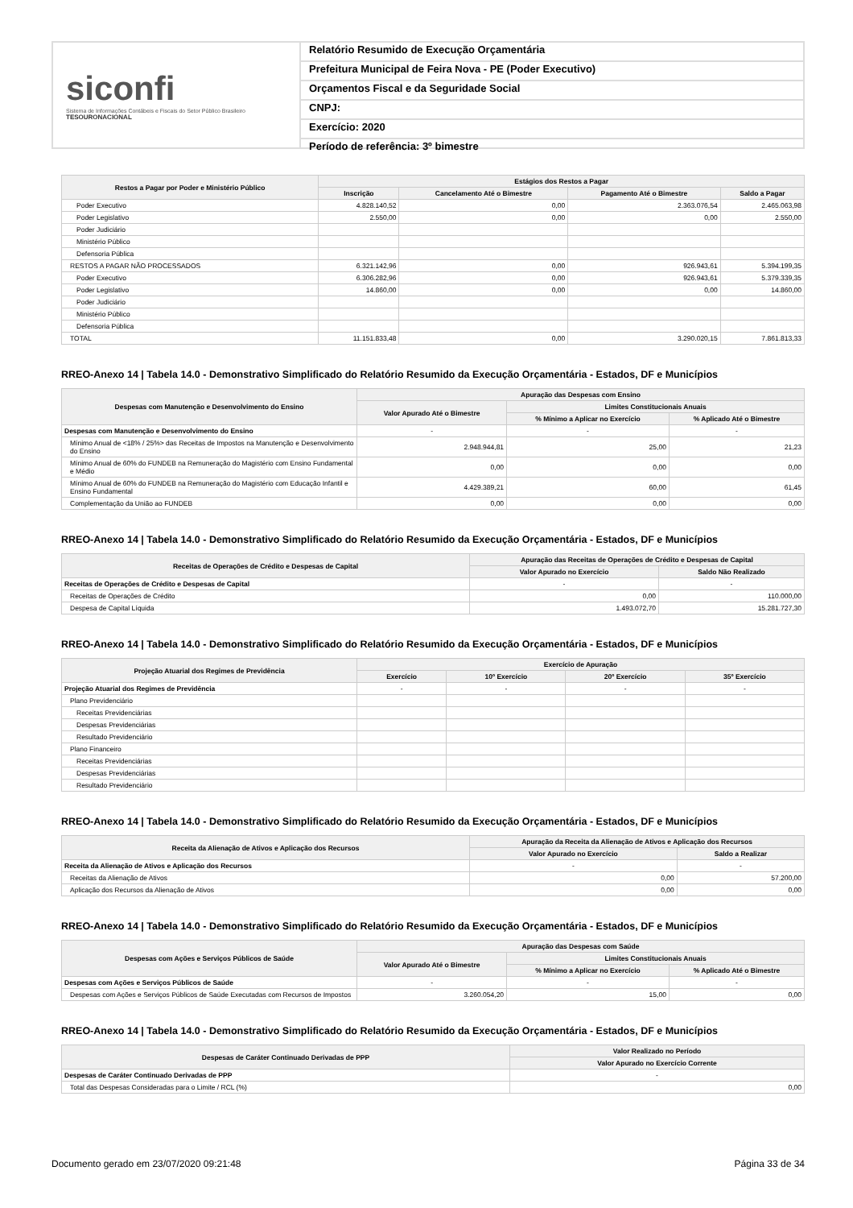siconfi
Sistema de Informações Contábeis e Fiscais do Setor Público Brasileiro
TESOURONACIONAL
Relatório Resumido de Execução Orçamentária
Prefeitura Municipal de Feira Nova - PE (Poder Executivo)
Orçamentos Fiscal e da Seguridade Social
CNPJ:
Exercício: 2020
Período de referência: 3º bimestre
| Restos a Pagar por Poder e Ministério Público | Estágios dos Restos a Pagar | | | |
| --- | --- | --- | --- | --- |
| | Inscrição | Cancelamento Até o Bimestre | Pagamento Até o Bimestre | Saldo a Pagar |
| Poder Executivo | 4.828.140,52 | 0,00 | 2.363.076,54 | 2.465.063,98 |
| Poder Legislativo | 2.550,00 | 0,00 | 0,00 | 2.550,00 |
| Poder Judiciário | | | | |
| Ministério Público | | | | |
| Defensoria Pública | | | | |
| RESTOS A PAGAR NÃO PROCESSADOS | 6.321.142,96 | 0,00 | 926.943,61 | 5.394.199,35 |
| Poder Executivo | 6.306.282,96 | 0,00 | 926.943,61 | 5.379.339,35 |
| Poder Legislativo | 14.860,00 | 0,00 | 0,00 | 14.860,00 |
| Poder Judiciário | | | | |
| Ministério Público | | | | |
| Defensoria Pública | | | | |
| TOTAL | 11.151.833,48 | 0,00 | 3.290.020,15 | 7.861.813,33 |
RREO-Anexo 14 | Tabela 14.0 - Demonstrativo Simplificado do Relatório Resumido da Execução Orçamentária - Estados, DF e Municípios
| Despesas com Manutenção e Desenvolvimento do Ensino | Apuração das Despesas com Ensino | | |
| --- | --- | --- | --- |
| | Valor Apurado Até o Bimestre | Limites Constitucionais Anuais | |
| | | % Mínimo a Aplicar no Exercício | % Aplicado Até o Bimestre |
| Despesas com Manutenção e Desenvolvimento do Ensino | - | - | - |
| Mínimo Anual de <18% / 25%> das Receitas de Impostos na Manutenção e Desenvolvimento do Ensino | 2.948.944,81 | 25,00 | 21,23 |
| Mínimo Anual de 60% do FUNDEB na Remuneração do Magistério com Ensino Fundamental e Médio | 0,00 | 0,00 | 0,00 |
| Mínimo Anual de 60% do FUNDEB na Remuneração do Magistério com Educação Infantil e Ensino Fundamental | 4.429.389,21 | 60,00 | 61,45 |
| Complementação da União ao FUNDEB | 0,00 | 0,00 | 0,00 |
RREO-Anexo 14 | Tabela 14.0 - Demonstrativo Simplificado do Relatório Resumido da Execução Orçamentária - Estados, DF e Municípios
| Receitas de Operações de Crédito e Despesas de Capital | Apuração das Receitas de Operações de Crédito e Despesas de Capital | |
| --- | --- | --- |
| | Valor Apurado no Exercício | Saldo Não Realizado |
| Receitas de Operações de Crédito e Despesas de Capital | - | - |
| Receitas de Operações de Crédito | 0,00 | 110.000,00 |
| Despesa de Capital Líquida | 1.493.072,70 | 15.281.727,30 |
RREO-Anexo 14 | Tabela 14.0 - Demonstrativo Simplificado do Relatório Resumido da Execução Orçamentária - Estados, DF e Municípios
| Projeção Atuarial dos Regimes de Previdência | Exercício de Apuração | | | |
| --- | --- | --- | --- | --- |
| | Exercício | 10º Exercício | 20º Exercício | 35º Exercício |
| Projeção Atuarial dos Regimes de Previdência | - | - | - | - |
| Plano Previdenciário | | | | |
| Receitas Previdenciárias | | | | |
| Despesas Previdenciárias | | | | |
| Resultado Previdenciário | | | | |
| Plano Financeiro | | | | |
| Receitas Previdenciárias | | | | |
| Despesas Previdenciárias | | | | |
| Resultado Previdenciário | | | | |
RREO-Anexo 14 | Tabela 14.0 - Demonstrativo Simplificado do Relatório Resumido da Execução Orçamentária - Estados, DF e Municípios
| Receita da Alienação de Ativos e Aplicação dos Recursos | Apuração da Receita da Alienação de Ativos e Aplicação dos Recursos | |
| --- | --- | --- |
| | Valor Apurado no Exercício | Saldo a Realizar |
| Receita da Alienação de Ativos e Aplicação dos Recursos | - | - |
| Receitas da Alienação de Ativos | 0,00 | 57.200,00 |
| Aplicação dos Recursos da Alienação de Ativos | 0,00 | 0,00 |
RREO-Anexo 14 | Tabela 14.0 - Demonstrativo Simplificado do Relatório Resumido da Execução Orçamentária - Estados, DF e Municípios
| Despesas com Ações e Serviços Públicos de Saúde | Apuração das Despesas com Saúde | | |
| --- | --- | --- | --- |
| | Valor Apurado Até o Bimestre | Limites Constitucionais Anuais | |
| | | % Mínimo a Aplicar no Exercício | % Aplicado Até o Bimestre |
| Despesas com Ações e Serviços Públicos de Saúde | - | - | - |
| Despesas com Ações e Serviços Públicos de Saúde Executadas com Recursos de Impostos | 3.260.054,20 | 15,00 | 0,00 |
RREO-Anexo 14 | Tabela 14.0 - Demonstrativo Simplificado do Relatório Resumido da Execução Orçamentária - Estados, DF e Municípios
| Despesas de Caráter Continuado Derivadas de PPP | Valor Realizado no Período |
| --- | --- |
| | Valor Apurado no Exercício Corrente |
| Despesas de Caráter Continuado Derivadas de PPP | - |
| Total das Despesas Consideradas para o Limite / RCL (%) | 0,00 |
Documento gerado em 23/07/2020 09:21:48 Página 33 de 34